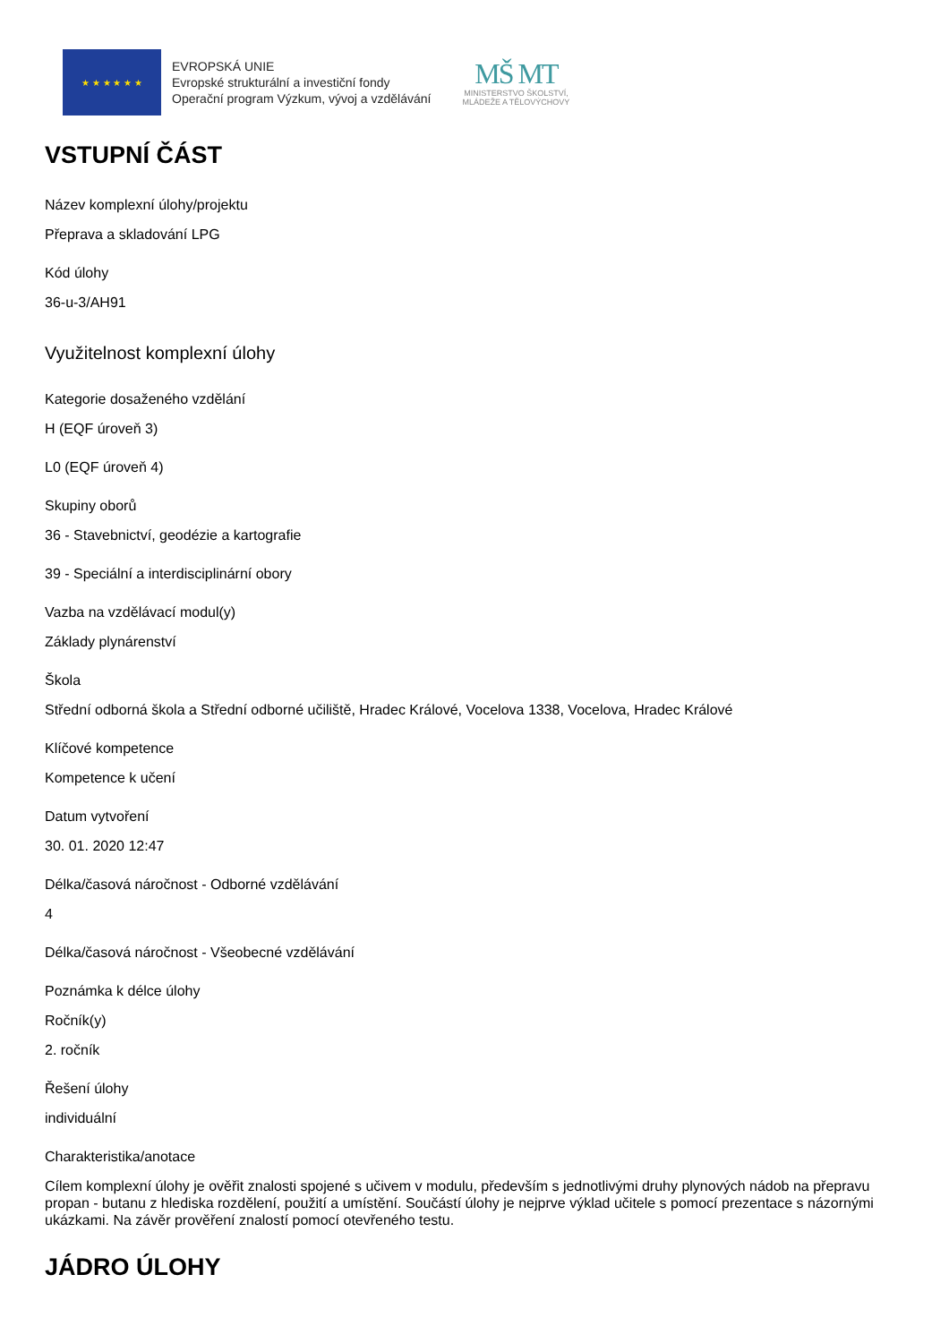★ ★ ★ ★ ★ ★
EVROPSKÁ UNIE
Evropské strukturální a investiční fondy
Operační program Výzkum, vývoj a vzdělávání
MŠ MT
MINISTERSTVO ŠKOLSTVÍ,
MLÁDEŽE A TĚLOVÝCHOVY
VSTUPNÍ ČÁST
Název komplexní úlohy/projektu
Přeprava a skladování LPG
Kód úlohy
36-u-3/AH91
Využitelnost komplexní úlohy
Kategorie dosaženého vzdělání
H (EQF úroveň 3)
L0 (EQF úroveň 4)
Skupiny oborů
36 - Stavebnictví, geodézie a kartografie
39 - Speciální a interdisciplinární obory
Vazba na vzdělávací modul(y)
Základy plynárenství
Škola
Střední odborná škola a Střední odborné učiliště, Hradec Králové, Vocelova 1338, Vocelova, Hradec Králové
Klíčové kompetence
Kompetence k učení
Datum vytvoření
30. 01. 2020 12:47
Délka/časová náročnost - Odborné vzdělávání
4
Délka/časová náročnost - Všeobecné vzdělávání
Poznámka k délce úlohy
Ročník(y)
2. ročník
Řešení úlohy
individuální
Charakteristika/anotace
Cílem komplexní úlohy je ověřit znalosti spojené s učivem v modulu, především s jednotlivými druhy plynových nádob na přepravu propan - butanu z hlediska rozdělení, použití a umístění. Součástí úlohy je nejprve výklad učitele s pomocí prezentace s názornými ukázkami. Na závěr prověření znalostí pomocí otevřeného testu.
JÁDRO ÚLOHY